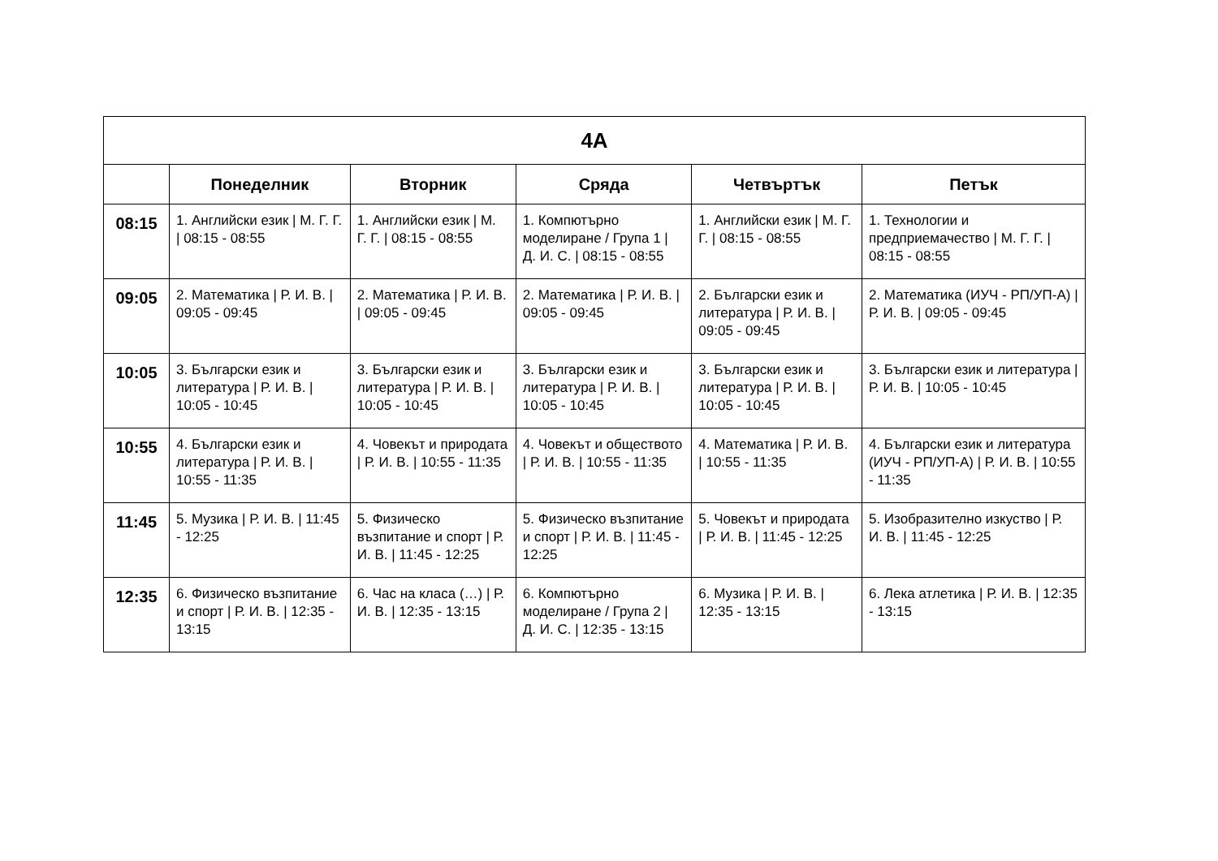| 4A | | | | | |
| --- | --- | --- | --- | --- | --- |
| | Понеделник | Вторник | Сряда | Четвъртък | Петък |
| 08:15 | 1. Английски език / М. Г. Г. / 08:15 - 08:55 | 1. Английски език / М. Г. Г. / 08:15 - 08:55 | 1. Компютърно моделиране / Група 1 / Д. И. С. / 08:15 - 08:55 | 1. Английски език / М. Г. Г. / 08:15 - 08:55 | 1. Технологии и предприемачество / М. Г. Г. / 08:15 - 08:55 |
| 09:05 | 2. Математика / Р. И. В. / 09:05 - 09:45 | 2. Математика / Р. И. В. / 09:05 - 09:45 | 2. Математика / Р. И. В. / 09:05 - 09:45 | 2. Български език и литература / Р. И. В. / 09:05 - 09:45 | 2. Математика (ИУЧ - РП/УП-А) / Р. И. В. / 09:05 - 09:45 |
| 10:05 | 3. Български език и литература / Р. И. В. / 10:05 - 10:45 | 3. Български език и литература / Р. И. В. / 10:05 - 10:45 | 3. Български език и литература / Р. И. В. / 10:05 - 10:45 | 3. Български език и литература / Р. И. В. / 10:05 - 10:45 | 3. Български език и литература / Р. И. В. / 10:05 - 10:45 |
| 10:55 | 4. Български език и литература / Р. И. В. / 10:55 - 11:35 | 4. Човекът и природата / Р. И. В. / 10:55 - 11:35 | 4. Човекът и обществото / Р. И. В. / 10:55 - 11:35 | 4. Математика / Р. И. В. / 10:55 - 11:35 | 4. Български език и литература (ИУЧ - РП/УП-А) / Р. И. В. / 10:55 - 11:35 |
| 11:45 | 5. Музика / Р. И. В. / 11:45 - 12:25 | 5. Физическо възпитание и спорт / Р. И. В. / 11:45 - 12:25 | 5. Физическо възпитание и спорт / Р. И. В. / 11:45 - 12:25 | 5. Човекът и природата / Р. И. В. / 11:45 - 12:25 | 5. Изобразително изкуство / Р. И. В. / 11:45 - 12:25 |
| 12:35 | 6. Физическо възпитание и спорт / Р. И. В. / 12:35 - 13:15 | 6. Час на класа (…) / Р. И. В. / 12:35 - 13:15 | 6. Компютърно моделиране / Група 2 / Д. И. С. / 12:35 - 13:15 | 6. Музика / Р. И. В. / 12:35 - 13:15 | 6. Лека атлетика / Р. И. В. / 12:35 - 13:15 |